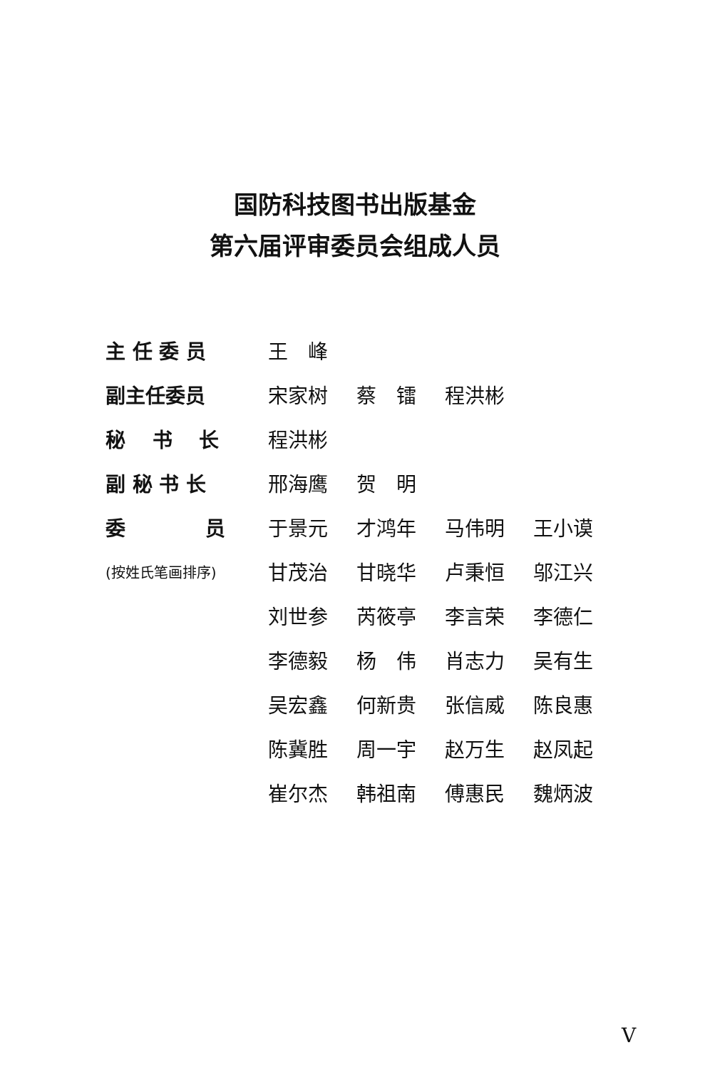国防科技图书出版基金
第六届评审委员会组成人员
| 主 任 委 员 | 王 峰 | | | |
| 副主任委员 | 宋家树 | 蔡 镭 | 程洪彬 | |
| 秘 书 长 | 程洪彬 | | | |
| 副 秘 书 长 | 邢海鹰 | 贺 明 | | |
| 委 员 | 于景元 | 才鸿年 | 马伟明 | 王小谟 |
| (按姓氏笔画排序) | 甘茂治 | 甘晓华 | 卢秉恒 | 邬江兴 |
| | 刘世参 | 芮筱亭 | 李言荣 | 李德仁 |
| | 李德毅 | 杨 伟 | 肖志力 | 吴有生 |
| | 吴宏鑫 | 何新贵 | 张信威 | 陈良惠 |
| | 陈冀胜 | 周一宇 | 赵万生 | 赵凤起 |
| | 崔尔杰 | 韩祖南 | 傅惠民 | 魏炳波 |
V